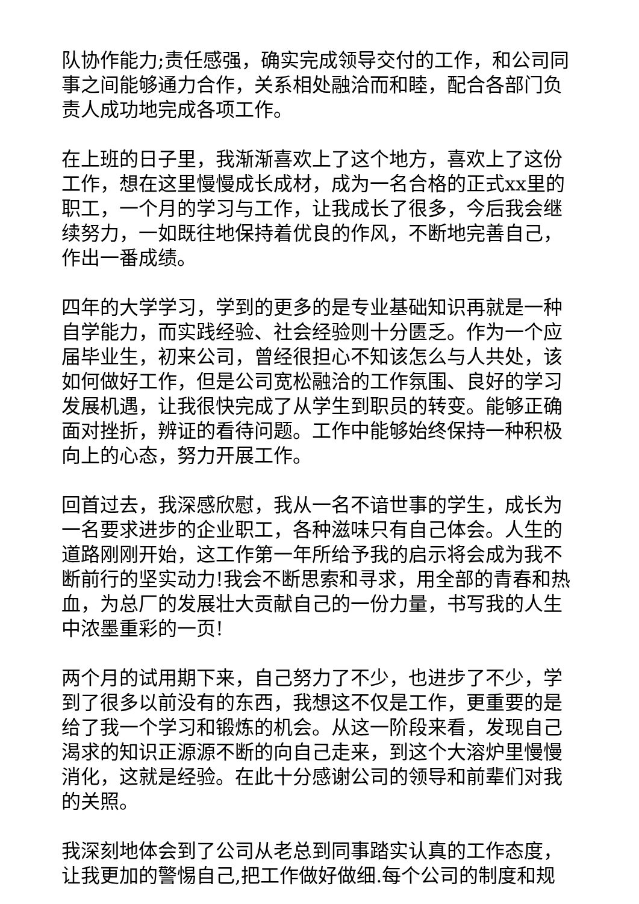队协作能力;责任感强，确实完成领导交付的工作，和公司同事之间能够通力合作，关系相处融洽而和睦，配合各部门负责人成功地完成各项工作。
在上班的日子里，我渐渐喜欢上了这个地方，喜欢上了这份工作，想在这里慢慢成长成材，成为一名合格的正式xx里的职工，一个月的学习与工作，让我成长了很多，今后我会继续努力，一如既往地保持着优良的作风，不断地完善自己，作出一番成绩。
四年的大学学习，学到的更多的是专业基础知识再就是一种自学能力，而实践经验、社会经验则十分匮乏。作为一个应届毕业生，初来公司，曾经很担心不知该怎么与人共处，该如何做好工作，但是公司宽松融洽的工作氛围、良好的学习发展机遇，让我很快完成了从学生到职员的转变。能够正确面对挫折，辨证的看待问题。工作中能够始终保持一种积极向上的心态，努力开展工作。
回首过去，我深感欣慰，我从一名不谙世事的学生，成长为一名要求进步的企业职工，各种滋味只有自己体会。人生的道路刚刚开始，这工作第一年所给予我的启示将会成为我不断前行的坚实动力!我会不断思索和寻求，用全部的青春和热血，为总厂的发展壮大贡献自己的一份力量，书写我的人生中浓墨重彩的一页!
两个月的试用期下来，自己努力了不少，也进步了不少，学到了很多以前没有的东西，我想这不仅是工作，更重要的是给了我一个学习和锻炼的机会。从这一阶段来看，发现自己渴求的知识正源源不断的向自己走来，到这个大溶炉里慢慢消化，这就是经验。在此十分感谢公司的领导和前辈们对我的关照。
我深刻地体会到了公司从老总到同事踏实认真的工作态度，让我更加的警惕自己,把工作做好做细.每个公司的制度和规